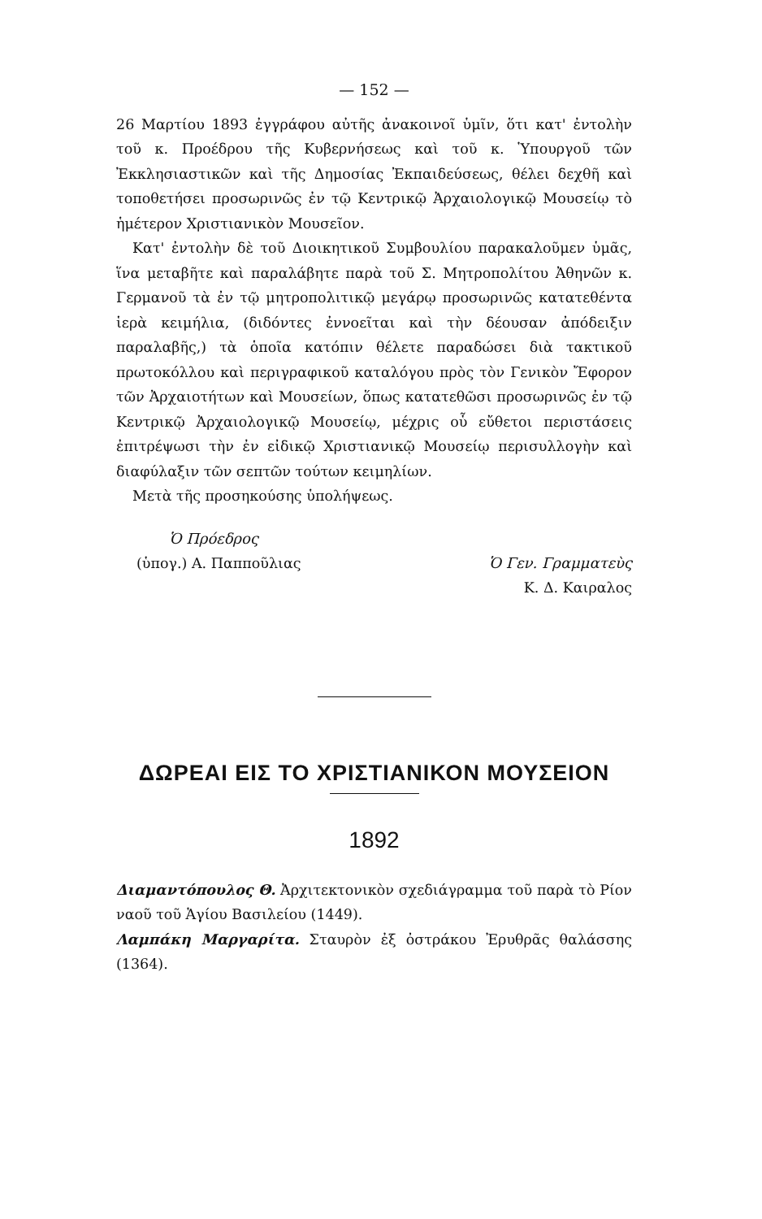— 152 —
26 Μαρτίου 1893 ἐγγράφου αὐτῆς ἀνακοινοῖ ὑμῖν, ὅτι κατ' ἐντολὴν τοῦ κ. Προέδρου τῆς Κυβερνήσεως καὶ τοῦ κ. Ὑπουργοῦ τῶν Ἐκκλησιαστικῶν καὶ τῆς Δημοσίας Ἐκπαιδεύσεως, θέλει δεχθῆ καὶ τοποθετήσει προσωρινῶς ἐν τῷ Κεντρικῷ Ἀρχαιολογικῷ Μουσείῳ τὸ ἡμέτερον Χριστιανικὸν Μουσεῖον.
Κατ' ἐντολὴν δὲ τοῦ Διοικητικοῦ Συμβουλίου παρακαλοῦμεν ὑμᾶς, ἵνα μεταβῆτε καὶ παραλάβητε παρὰ τοῦ Σ. Μητροπολίτου Ἀθηνῶν κ. Γερμανοῦ τὰ ἐν τῷ μητροπολιτικῷ μεγάρῳ προσωρινῶς κατατεθέντα ἱερὰ κειμήλια, (διδόντες ἐννοεῖται καὶ τὴν δέουσαν ἀπόδειξιν παραλαβῆς,) τὰ ὁποῖα κατόπιν θέλετε παραδώσει διὰ τακτικοῦ πρωτοκόλλου καὶ περιγραφικοῦ καταλόγου πρὸς τὸν Γενικὸν Ἔφορον τῶν Ἀρχαιοτήτων καὶ Μουσείων, ὅπως κατατεθῶσι προσωρινῶς ἐν τῷ Κεντρικῷ Ἀρχαιολογικῷ Μουσείῳ, μέχρις οὗ εὔθετοι περιστάσεις ἐπιτρέψωσι τὴν ἐν εἰδικῷ Χριστιανικῷ Μουσείῳ περισυλλογὴν καὶ διαφύλαξιν τῶν σεπτῶν τούτων κειμηλίων.
Μετὰ τῆς προσηκούσης ὑπολήψεως.
Ὁ Πρόεδρος
(ὑπογ.) Α. Παπποῦλιας
Ὁ Γεν. Γραμματεὺς
Κ. Δ. Καιραλος
ΔΩΡΕΑΙ ΕΙΣ ΤΟ ΧΡΙΣΤΙΑΝΙΚΟΝ ΜΟΥΣΕΙΟΝ
1892
Διαμαντόπουλος Θ. Ἀρχιτεκτονικὸν σχεδιάγραμμα τοῦ παρὰ τὸ Ρίον ναοῦ τοῦ Ἁγίου Βασιλείου (1449).
Λαμπάκη Μαργαρίτα. Σταυρὸν ἐξ ὀστράκου Ἐρυθρᾶς θαλάσσης (1364).